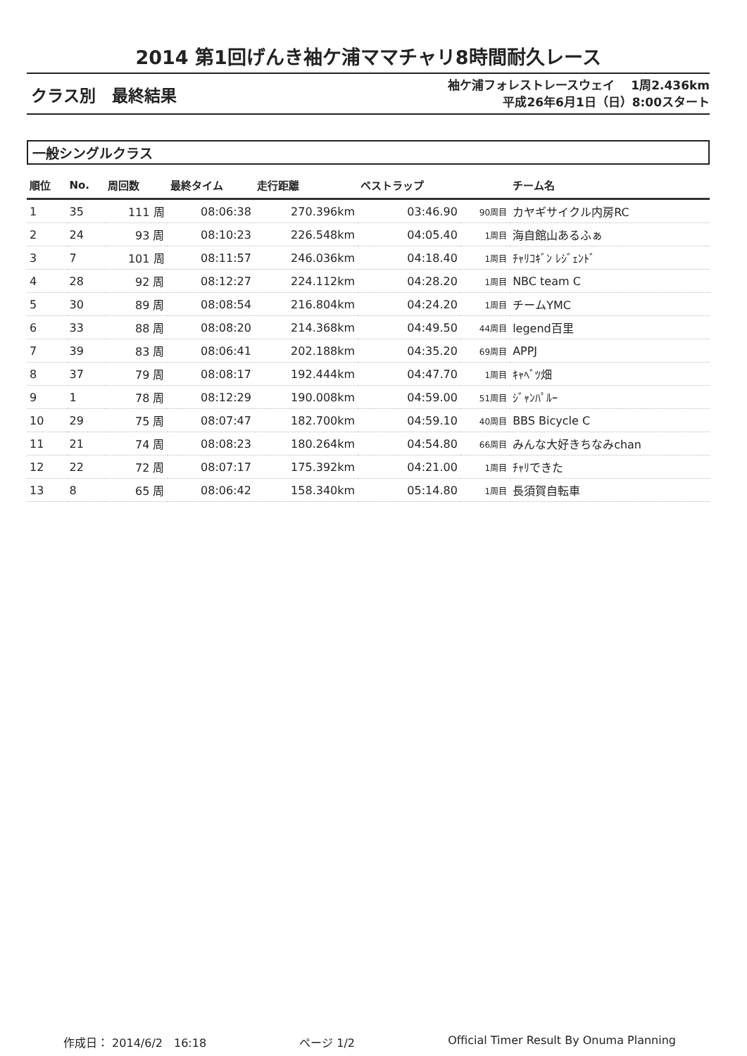2014 第1回げんき袖ケ浦ママチャリ8時間耐久レース
クラス別　最終結果
袖ケ浦フォレストレースウェイ　 1周2.436km
平成26年6月1日（日）8:00スタート
一般シングルクラス
| 順位 | No. | 周回数 | 最終タイム | 走行距離 | ベストラップ | | チーム名 |
| --- | --- | --- | --- | --- | --- | --- | --- |
| 1 | 35 | 111 周 | 08:06:38 | 270.396km | 03:46.90 | 90周目 | カヤギサイクル内房RC |
| 2 | 24 | 93 周 | 08:10:23 | 226.548km | 04:05.40 | 1周目 | 海自館山あるふぁ |
| 3 | 7 | 101 周 | 08:11:57 | 246.036km | 04:18.40 | 1周目 | ﾁｬﾘｺｷﾞﾝ ﾚｼﾞｪﾝﾄﾞ |
| 4 | 28 | 92 周 | 08:12:27 | 224.112km | 04:28.20 | 1周目 | NBC team C |
| 5 | 30 | 89 周 | 08:08:54 | 216.804km | 04:24.20 | 1周目 | チームYMC |
| 6 | 33 | 88 周 | 08:08:20 | 214.368km | 04:49.50 | 44周目 | legend百里 |
| 7 | 39 | 83 周 | 08:06:41 | 202.188km | 04:35.20 | 69周目 | APPJ |
| 8 | 37 | 79 周 | 08:08:17 | 192.444km | 04:47.70 | 1周目 | ｷｬﾍﾞﾂ畑 |
| 9 | 1 | 78 周 | 08:12:29 | 190.008km | 04:59.00 | 51周目 | ｼﾞｬﾝﾊﾟﾙｰ |
| 10 | 29 | 75 周 | 08:07:47 | 182.700km | 04:59.10 | 40周目 | BBS Bicycle C |
| 11 | 21 | 74 周 | 08:08:23 | 180.264km | 04:54.80 | 66周目 | みんな大好きちなみchan |
| 12 | 22 | 72 周 | 08:07:17 | 175.392km | 04:21.00 | 1周目 | ﾁｬﾘできた |
| 13 | 8 | 65 周 | 08:06:42 | 158.340km | 05:14.80 | 1周目 | 長須賀自転車 |
作成日： 2014/6/2　16:18 ページ 1/2 Official Timer Result By Onuma Planning